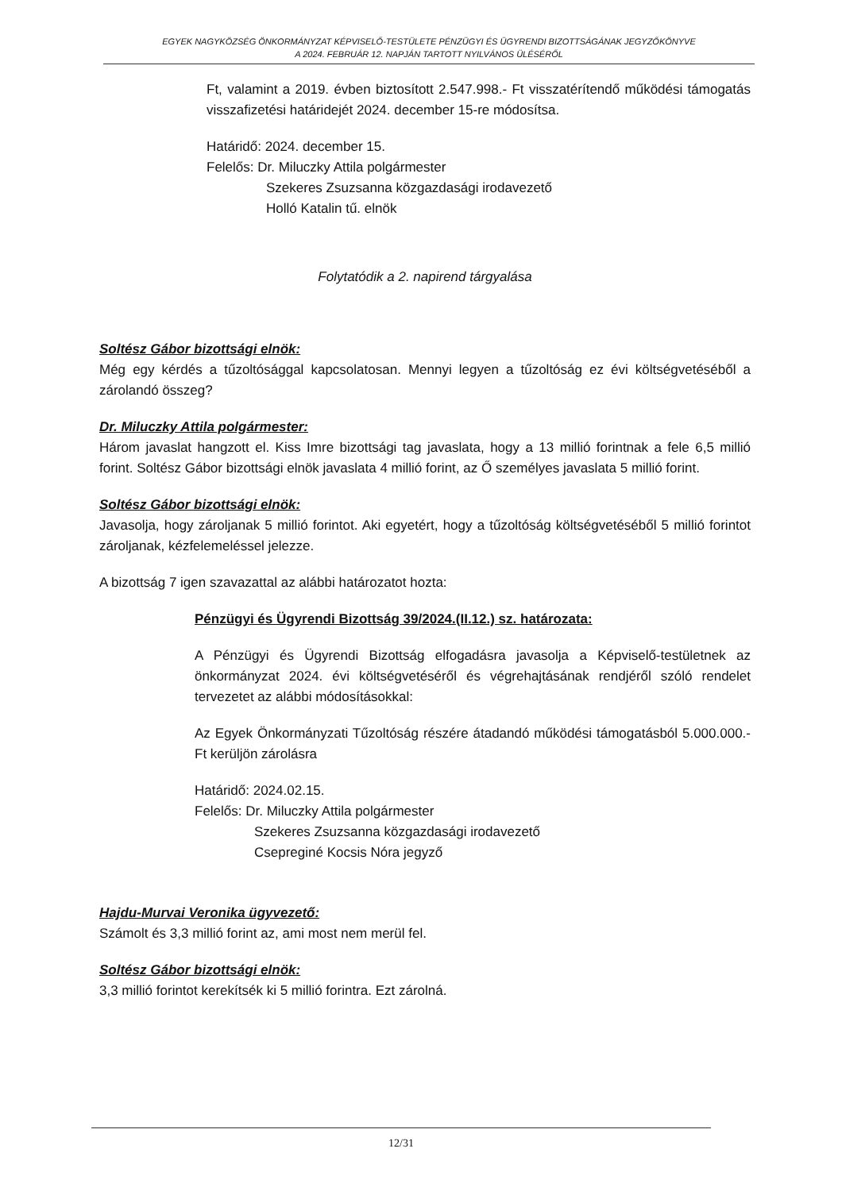EGYEK NAGYKÖZSÉG ÖNKORMÁNYZAT KÉPVISELŐ-TESTÜLETE PÉNZÜGYI ÉS ÜGYRENDI BIZOTTSÁGÁNAK JEGYZŐKÖNYVE
A 2024. FEBRUÁR 12. NAPJÁN TARTOTT NYILVÁNOS ÜLÉSÉRŐL
Ft, valamint a 2019. évben biztosított 2.547.998.- Ft visszatérítendő működési támogatás visszafizetési határidejét 2024. december 15-re módosítsa.
Határidő: 2024. december 15.
Felelős: Dr. Miluczky Attila polgármester
Szekeres Zsuzsanna közgazdasági irodavezető
Holló Katalin tű. elnök
Folytatódik a 2. napirend tárgyalása
Soltész Gábor bizottsági elnök:
Még egy kérdés a tűzoltósággal kapcsolatosan. Mennyi legyen a tűzoltóság ez évi költségvetéséből a zárolandó összeg?
Dr. Miluczky Attila polgármester:
Három javaslat hangzott el. Kiss Imre bizottsági tag javaslata, hogy a 13 millió forintnak a fele 6,5 millió forint. Soltész Gábor bizottsági elnök javaslata 4 millió forint, az Ő személyes javaslata 5 millió forint.
Soltész Gábor bizottsági elnök:
Javasolja, hogy zároljanak 5 millió forintot. Aki egyetért, hogy a tűzoltóság költségvetéséből 5 millió forintot zároljanak, kézfelemeléssel jelezze.
A bizottság 7 igen szavazattal az alábbi határozatot hozta:
Pénzügyi és Ügyrendi Bizottság 39/2024.(II.12.) sz. határozata:
A Pénzügyi és Ügyrendi Bizottság elfogadásra javasolja a Képviselő-testületnek az önkormányzat 2024. évi költségvetéséről és végrehajtásának rendjéről szóló rendelet tervezetet az alábbi módosításokkal:
Az Egyek Önkormányzati Tűzoltóság részére átadandó működési támogatásból 5.000.000.-Ft kerüljön zárolásra
Határidő: 2024.02.15.
Felelős: Dr. Miluczky Attila polgármester
Szekeres Zsuzsanna közgazdasági irodavezető
Csepreginé Kocsis Nóra jegyző
Hajdu-Murvai Veronika ügyvezető:
Számolt és 3,3 millió forint az, ami most nem merül fel.
Soltész Gábor bizottsági elnök:
3,3 millió forintot kerekítsék ki 5 millió forintra. Ezt zárolná.
12/31